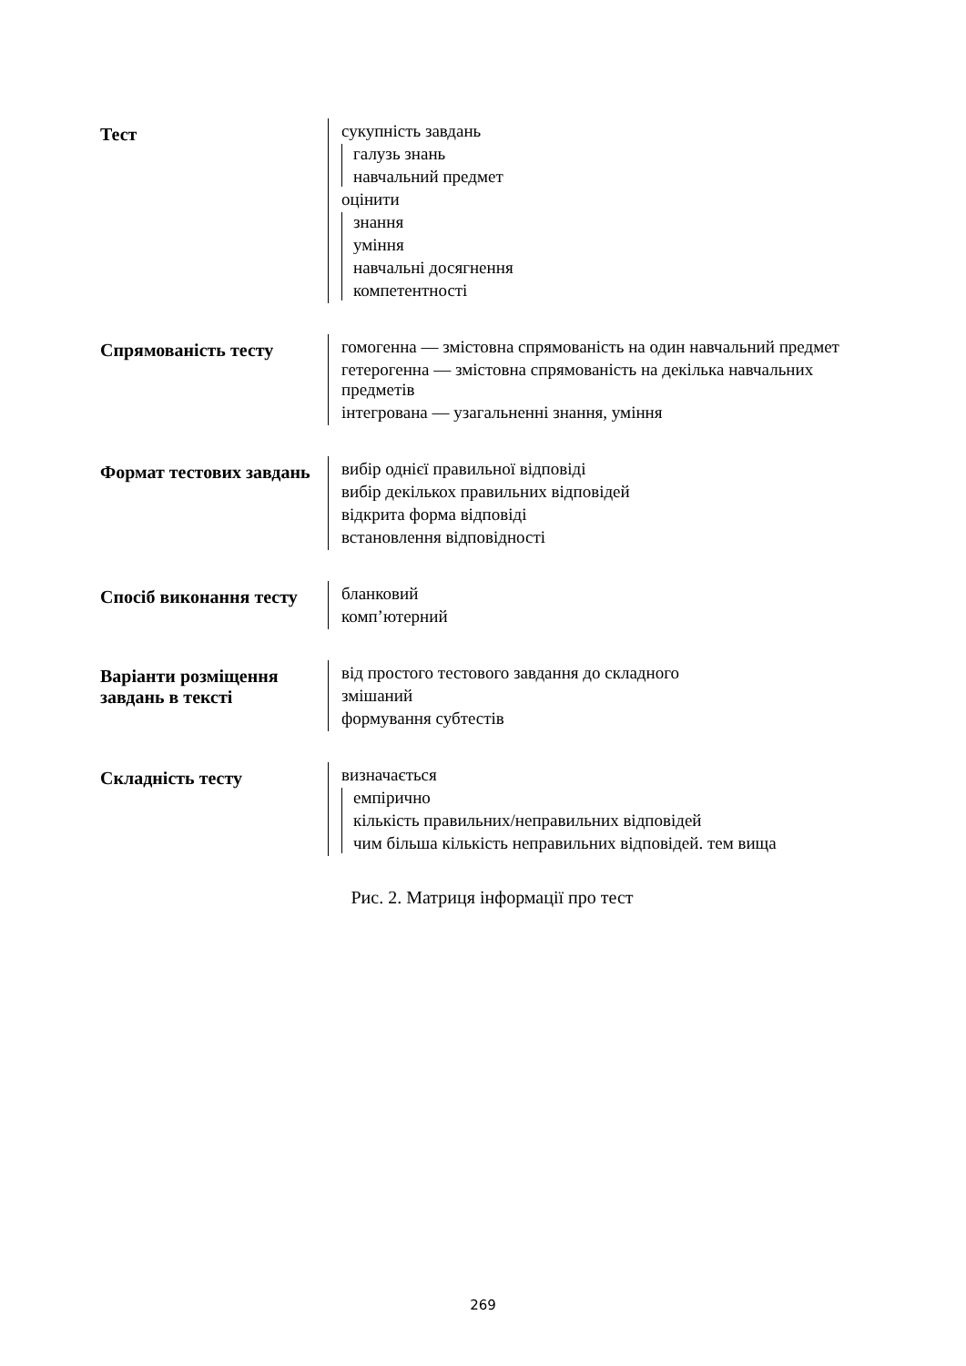Тест
сукупність завдань
галузь знань
навчальний предмет
оцінити
знання
уміння
навчальні досягнення
компетентності
Спрямованість тесту
гомогенна — змістовна спрямованість на один навчальний предмет
гетерогенна — змістовна спрямованість на декілька навчальних предметів
інтегрована — узагальненні знання, уміння
Формат тестових завдань
вибір однієї правильної відповіді
вибір декількох правильних відповідей
відкрита форма відповіді
встановлення відповідності
Спосіб виконання тесту
бланковий
комп’ютерний
Варіанти розміщення завдань в тексті
від простого тестового завдання до складного
змішаний
формування субтестів
Складність тесту
визначається
емпірично
кількість правильних/неправильних відповідей
чим більша кількість неправильних відповідей. тем вища
Рис. 2. Матриця інформації про тест
269